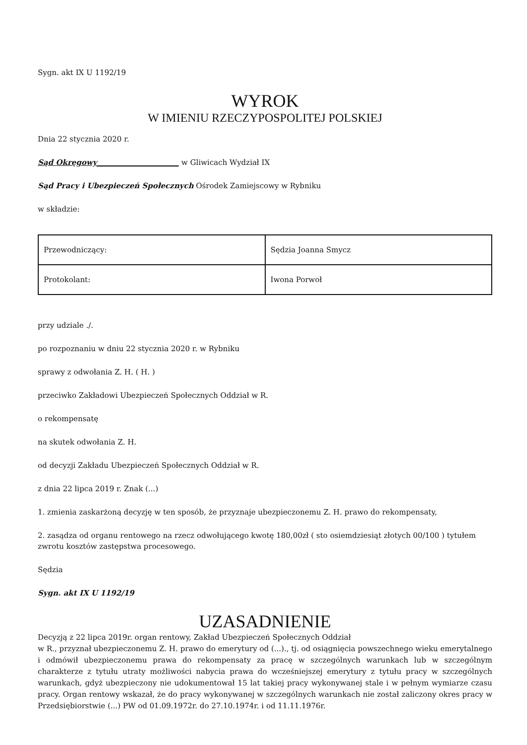Sygn. akt IX U 1192/19
WYROK
W IMIENIU RZECZYPOSPOLITEJ POLSKIEJ
Dnia 22 stycznia 2020 r.
Sąd Okręgowy______________________ w Gliwicach Wydział IX
Sąd Pracy i Ubezpieczeń Społecznych Ośrodek Zamiejscowy w Rybniku
w składzie:
| Przewodniczący: | Sędzia Joanna Smycz |
| Protokolant: | Iwona Porwoł |
przy udziale ./.
po rozpoznaniu w dniu 22 stycznia 2020 r. w Rybniku
sprawy z odwołania Z. H. ( H. )
przeciwko Zakładowi Ubezpieczeń Społecznych Oddział w R.
o rekompensatę
na skutek odwołania Z. H.
od decyzji Zakładu Ubezpieczeń Społecznych Oddział w R.
z dnia 22 lipca 2019 r. Znak (...)
1. zmienia zaskarżoną decyzję w ten sposób, że przyznaje ubezpieczonemu Z. H. prawo do rekompensaty,
2. zasądza od organu rentowego na rzecz odwołującego kwotę 180,00zł ( sto osiemdziesiąt złotych 00/100 ) tytułem zwrotu kosztów zastępstwa procesowego.
Sędzia
Sygn. akt IX U 1192/19
UZASADNIENIE
Decyzją z 22 lipca 2019r. organ rentowy, Zakład Ubezpieczeń Społecznych Oddział
w R., przyznał ubezpieczonemu Z. H. prawo do emerytury od (...)., tj. od osiągnięcia powszechnego wieku emerytalnego i odmówił ubezpieczonemu prawa do rekompensaty za pracę w szczególnych warunkach lub w szczególnym charakterze z tytułu utraty możliwości nabycia prawa do wcześniejszej emerytury z tytułu pracy w szczególnych warunkach, gdyż ubezpieczony nie udokumentował 15 lat takiej pracy wykonywanej stale i w pełnym wymiarze czasu pracy. Organ rentowy wskazał, że do pracy wykonywanej w szczególnych warunkach nie został zaliczony okres pracy w Przedsiębiorstwie (...) PW od 01.09.1972r. do 27.10.1974r. i od 11.11.1976r.